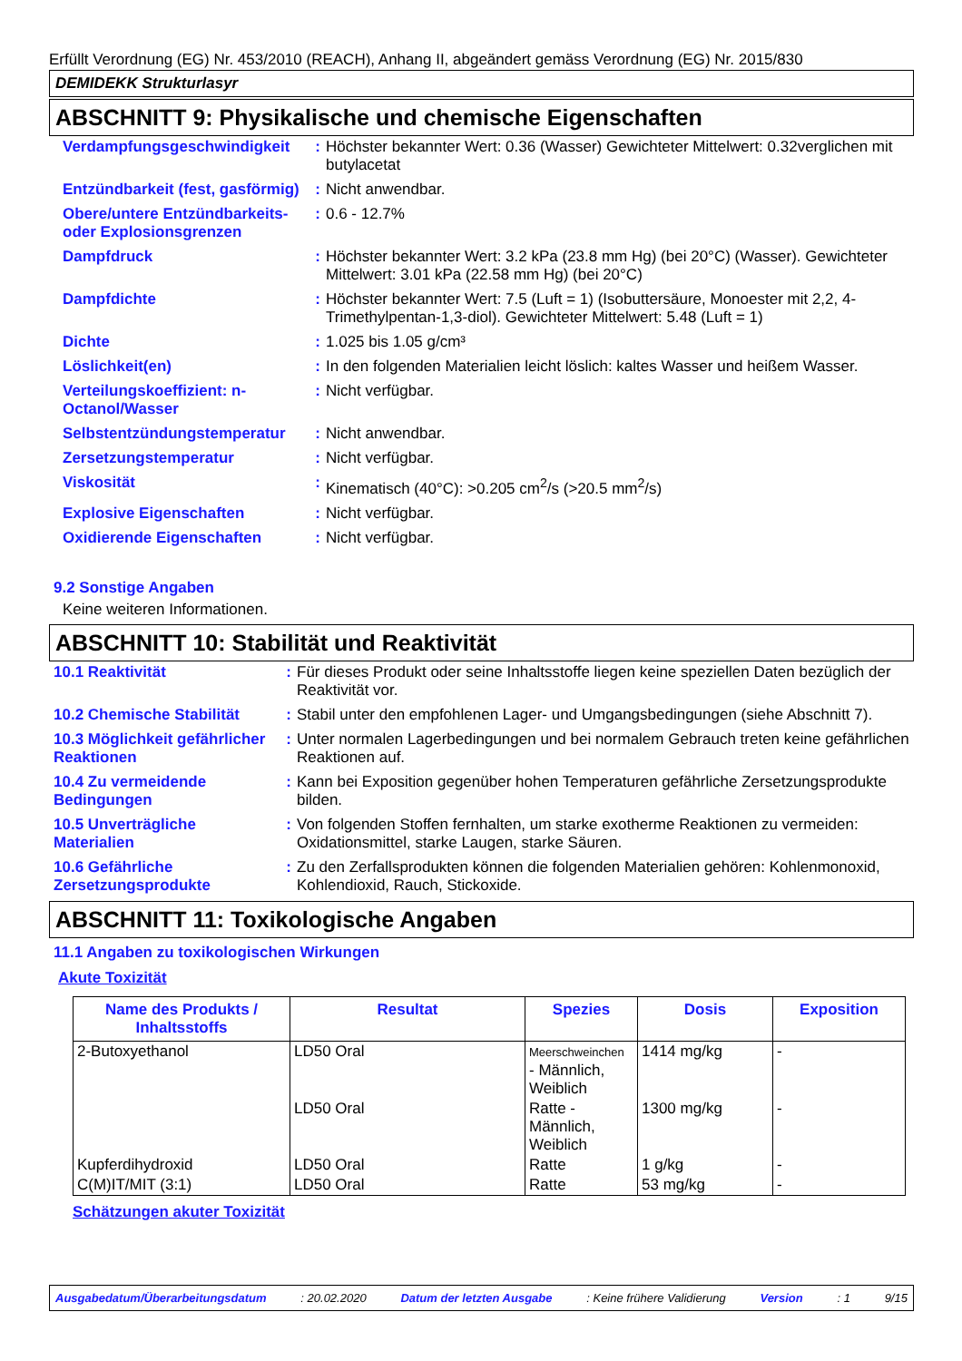Erfüllt Verordnung (EG) Nr. 453/2010 (REACH), Anhang II, abgeändert gemäss Verordnung (EG) Nr. 2015/830
DEMIDEKK Strukturlasyr
ABSCHNITT 9: Physikalische und chemische Eigenschaften
| Verdampfungsgeschwindigkeit | : | Höchster bekannter Wert: 0.36 (Wasser) Gewichteter Mittelwert: 0.32verglichen mit butylacetat |
| Entzündbarkeit (fest, gasförmig) | : | Nicht anwendbar. |
| Obere/untere Entzündbarkeits- oder Explosionsgrenzen | : | 0.6 - 12.7% |
| Dampfdruck | : | Höchster bekannter Wert: 3.2 kPa (23.8 mm Hg) (bei 20°C) (Wasser). Gewichteter Mittelwert: 3.01 kPa (22.58 mm Hg) (bei 20°C) |
| Dampfdichte | : | Höchster bekannter Wert: 7.5 (Luft = 1) (Isobuttersäure, Monoester mit 2,2, 4-Trimethylpentan-1,3-diol). Gewichteter Mittelwert: 5.48 (Luft = 1) |
| Dichte | : | 1.025 bis 1.05 g/cm³ |
| Löslichkeit(en) | : | In den folgenden Materialien leicht löslich: kaltes Wasser und heißem Wasser. |
| Verteilungskoeffizient: n-Octanol/Wasser | : | Nicht verfügbar. |
| Selbstentzündungstemperatur | : | Nicht anwendbar. |
| Zersetzungstemperatur | : | Nicht verfügbar. |
| Viskosität | : | Kinematisch (40°C): >0.205 cm<sup>2</sup>/s (>20.5 mm<sup>2</sup>/s) |
| Explosive Eigenschaften | : | Nicht verfügbar. |
| Oxidierende Eigenschaften | : | Nicht verfügbar. |
9.2 Sonstige Angaben
Keine weiteren Informationen.
ABSCHNITT 10: Stabilität und Reaktivität
| 10.1 Reaktivität | : | Für dieses Produkt oder seine Inhaltsstoffe liegen keine speziellen Daten bezüglich der Reaktivität vor. |
| 10.2 Chemische Stabilität | : | Stabil unter den empfohlenen Lager- und Umgangsbedingungen (siehe Abschnitt 7). |
| 10.3 Möglichkeit gefährlicher Reaktionen | : | Unter normalen Lagerbedingungen und bei normalem Gebrauch treten keine gefährlichen Reaktionen auf. |
| 10.4 Zu vermeidende Bedingungen | : | Kann bei Exposition gegenüber hohen Temperaturen gefährliche Zersetzungsprodukte bilden. |
| 10.5 Unverträgliche Materialien | : | Von folgenden Stoffen fernhalten, um starke exotherme Reaktionen zu vermeiden: Oxidationsmittel, starke Laugen, starke Säuren. |
| 10.6 Gefährliche Zersetzungsprodukte | : | Zu den Zerfallsprodukten können die folgenden Materialien gehören: Kohlenmonoxid, Kohlendioxid, Rauch, Stickoxide. |
ABSCHNITT 11: Toxikologische Angaben
11.1 Angaben zu toxikologischen Wirkungen
Akute Toxizität
| Name des Produkts / Inhaltsstoffs | Resultat | Spezies | Dosis | Exposition |
| --- | --- | --- | --- | --- |
| 2-Butoxyethanol | LD50 Oral | Meerschweinchen - Männlich, Weiblich | 1414 mg/kg | - |
| | LD50 Oral | Ratte - Männlich, Weiblich | 1300 mg/kg | - |
| Kupferdihydroxid | LD50 Oral | Ratte | 1 g/kg | - |
| C(M)IT/MIT (3:1) | LD50 Oral | Ratte | 53 mg/kg | - |
Schätzungen akuter Toxizität
Ausgabedatum/Überarbeitungsdatum : 20.02.2020 Datum der letzten Ausgabe : Keine frühere Validierung Version : 1 9/15